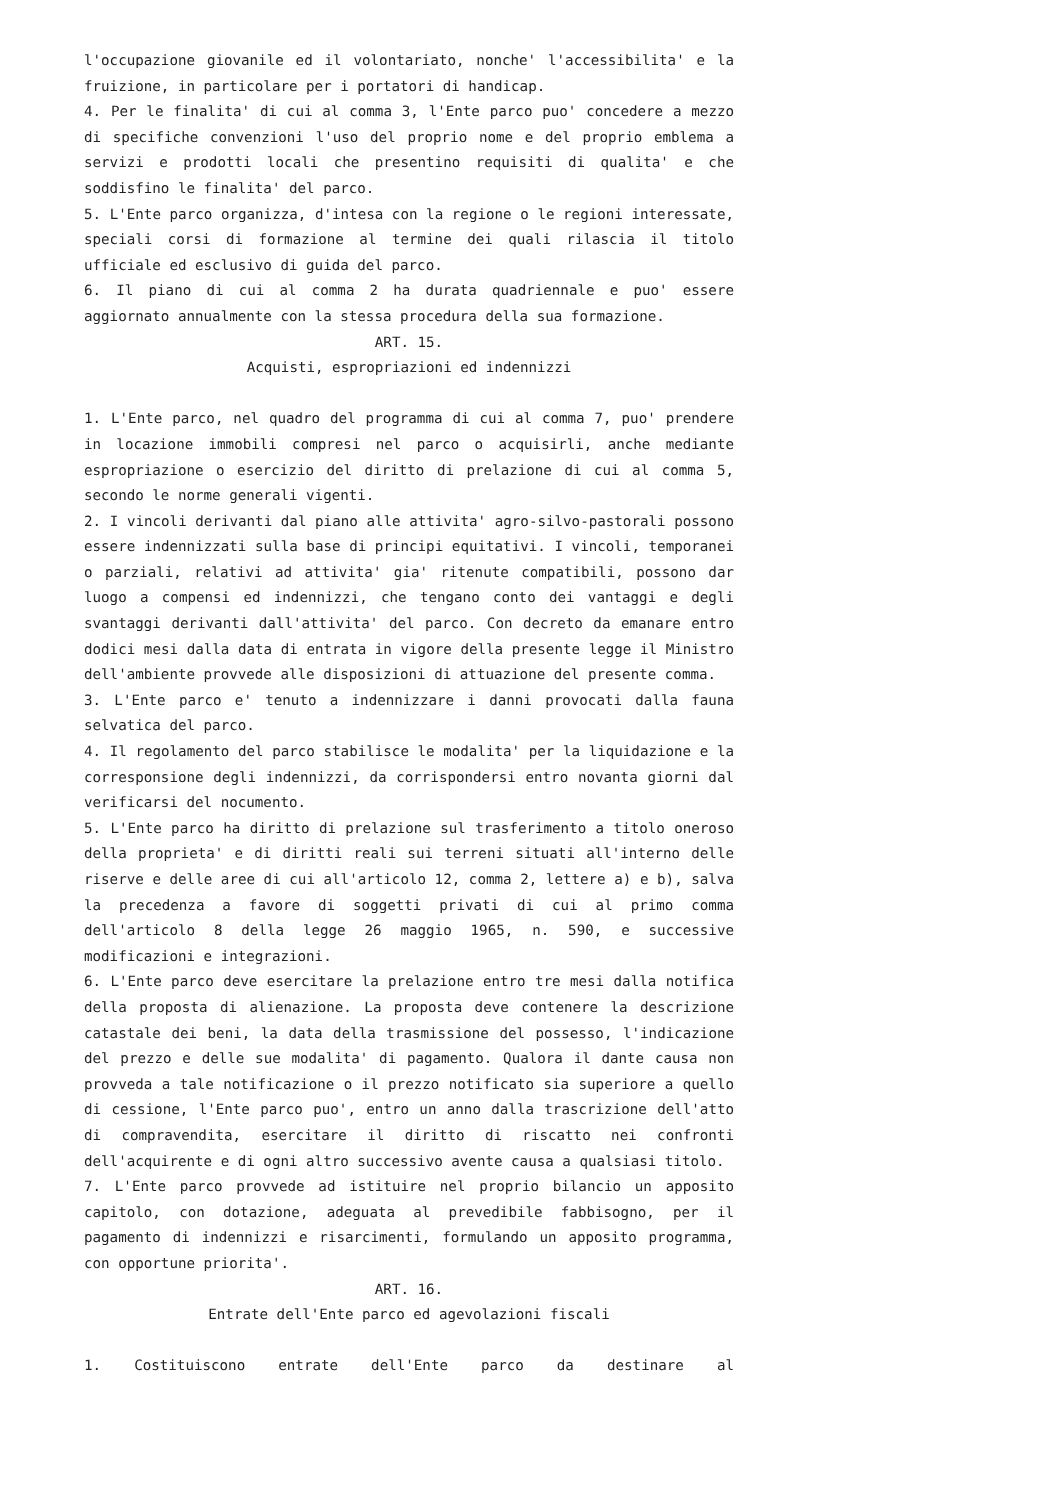l'occupazione giovanile ed il volontariato, nonche' l'accessibilita' e la fruizione, in particolare per i portatori di handicap.
4. Per le finalita' di cui al comma 3, l'Ente parco puo' concedere a mezzo di specifiche convenzioni l'uso del proprio nome e del proprio emblema a servizi e prodotti locali che presentino requisiti di qualita' e che soddisfino le finalita' del parco.
5. L'Ente parco organizza, d'intesa con la regione o le regioni interessate, speciali corsi di formazione al termine dei quali rilascia il titolo ufficiale ed esclusivo di guida del parco.
6. Il piano di cui al comma 2 ha durata quadriennale e puo' essere aggiornato annualmente con la stessa procedura della sua formazione.
ART. 15.
Acquisti, espropriazioni ed indennizzi
1. L'Ente parco, nel quadro del programma di cui al comma 7, puo' prendere in locazione immobili compresi nel parco o acquisirli, anche mediante espropriazione o esercizio del diritto di prelazione di cui al comma 5, secondo le norme generali vigenti.
2. I vincoli derivanti dal piano alle attivita' agro-silvo-pastorali possono essere indennizzati sulla base di principi equitativi. I vincoli, temporanei o parziali, relativi ad attivita' gia' ritenute compatibili, possono dar luogo a compensi ed indennizzi, che tengano conto dei vantaggi e degli svantaggi derivanti dall'attivita' del parco. Con decreto da emanare entro dodici mesi dalla data di entrata in vigore della presente legge il Ministro dell'ambiente provvede alle disposizioni di attuazione del presente comma.
3. L'Ente parco e' tenuto a indennizzare i danni provocati dalla fauna selvatica del parco.
4. Il regolamento del parco stabilisce le modalita' per la liquidazione e la corresponsione degli indennizzi, da corrispondersi entro novanta giorni dal verificarsi del nocumento.
5. L'Ente parco ha diritto di prelazione sul trasferimento a titolo oneroso della proprieta' e di diritti reali sui terreni situati all'interno delle riserve e delle aree di cui all'articolo 12, comma 2, lettere a) e b), salva la precedenza a favore di soggetti privati di cui al primo comma dell'articolo 8 della legge 26 maggio 1965, n. 590, e successive modificazioni e integrazioni.
6. L'Ente parco deve esercitare la prelazione entro tre mesi dalla notifica della proposta di alienazione. La proposta deve contenere la descrizione catastale dei beni, la data della trasmissione del possesso, l'indicazione del prezzo e delle sue modalita' di pagamento. Qualora il dante causa non provveda a tale notificazione o il prezzo notificato sia superiore a quello di cessione, l'Ente parco puo', entro un anno dalla trascrizione dell'atto di compravendita, esercitare il diritto di riscatto nei confronti dell'acquirente e di ogni altro successivo avente causa a qualsiasi titolo.
7. L'Ente parco provvede ad istituire nel proprio bilancio un apposito capitolo, con dotazione, adeguata al prevedibile fabbisogno, per il pagamento di indennizzi e risarcimenti, formulando un apposito programma, con opportune priorita'.
ART. 16.
Entrate dell'Ente parco ed agevolazioni fiscali
1. Costituiscono entrate dell'Ente parco da destinare al